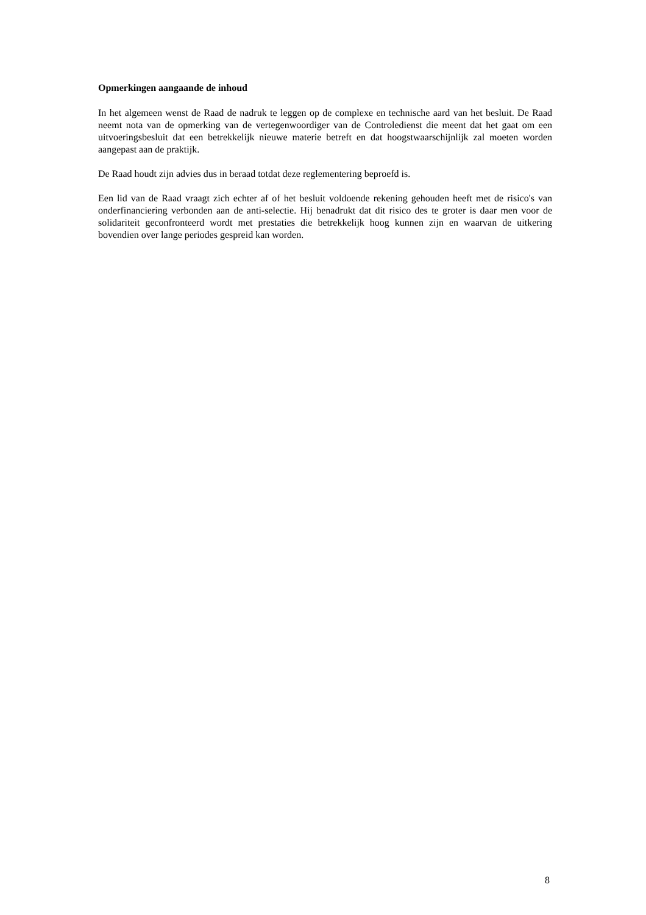Opmerkingen aangaande de inhoud
In het algemeen wenst de Raad de nadruk te leggen op de complexe en technische aard van het besluit. De Raad neemt nota van de opmerking van de vertegenwoordiger van de Controledienst die meent dat het gaat om een uitvoeringsbesluit dat een betrekkelijk nieuwe materie betreft en dat hoogstwaarschijnlijk zal moeten worden aangepast aan de praktijk.
De Raad houdt zijn advies dus in beraad totdat deze reglementering beproefd is.
Een lid van de Raad vraagt zich echter af of het besluit voldoende rekening gehouden heeft met de risico's van onderfinanciering verbonden aan de anti-selectie. Hij benadrukt dat dit risico des te groter is daar men voor de solidariteit geconfronteerd wordt met prestaties die betrekkelijk hoog kunnen zijn en waarvan de uitkering bovendien over lange periodes gespreid kan worden.
8